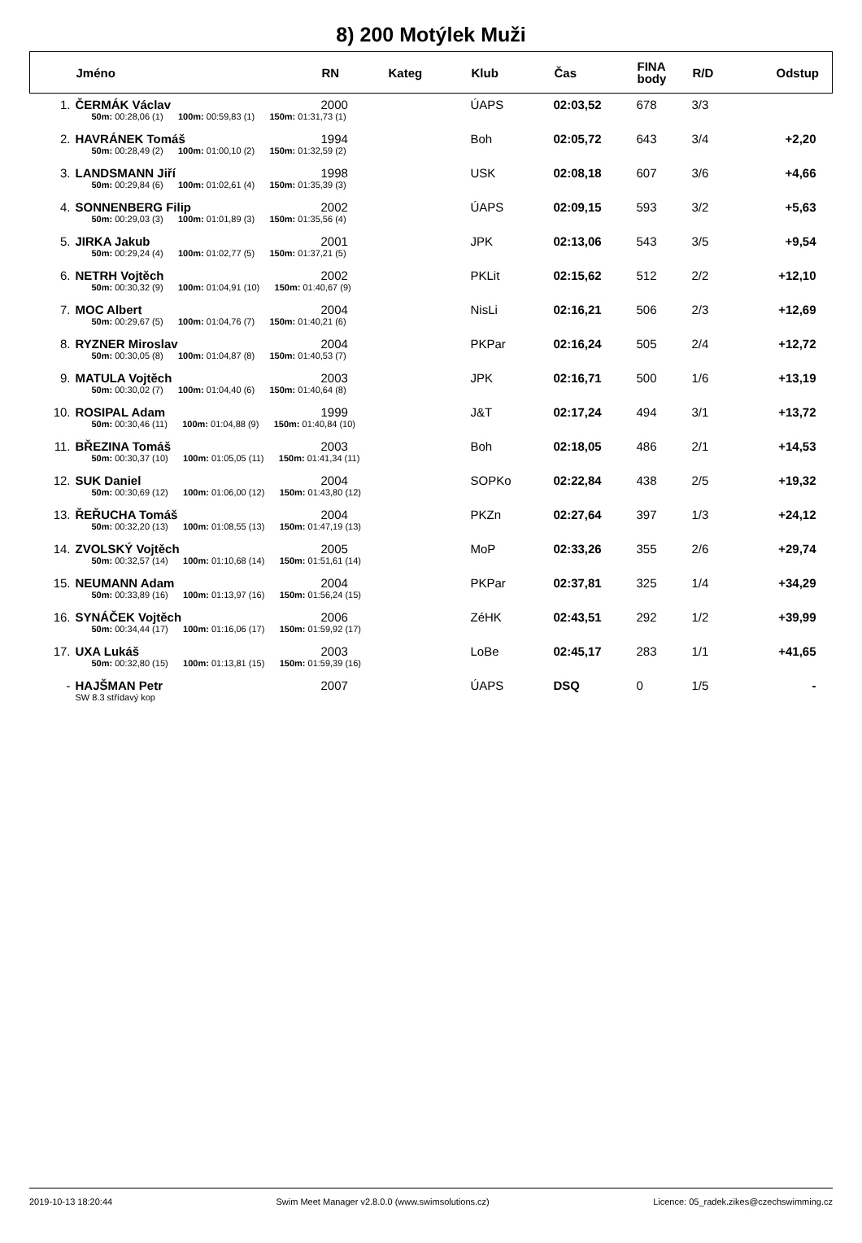8) 200 Motýlek Muži
| | Jméno | RN | Kateg | Klub | Čas | FINA body | R/D | Odstup |
| --- | --- | --- | --- | --- | --- | --- | --- | --- |
| 1. | ČERMÁK Václav | 2000 | | ÚAPS | 02:03,52 | 678 | 3/3 | |
| | 50m: 00:28,06 (1) 100m: 00:59,83 (1) 150m: 01:31,73 (1) | | | | | | | |
| 2. | HAVRÁNEK Tomáš | 1994 | | Boh | 02:05,72 | 643 | 3/4 | +2,20 |
| | 50m: 00:28,49 (2) 100m: 01:00,10 (2) 150m: 01:32,59 (2) | | | | | | | |
| 3. | LANDSMANN Jiří | 1998 | | USK | 02:08,18 | 607 | 3/6 | +4,66 |
| | 50m: 00:29,84 (6) 100m: 01:02,61 (4) 150m: 01:35,39 (3) | | | | | | | |
| 4. | SONNENBERG Filip | 2002 | | ÚAPS | 02:09,15 | 593 | 3/2 | +5,63 |
| | 50m: 00:29,03 (3) 100m: 01:01,89 (3) 150m: 01:35,56 (4) | | | | | | | |
| 5. | JIRKA Jakub | 2001 | | JPK | 02:13,06 | 543 | 3/5 | +9,54 |
| | 50m: 00:29,24 (4) 100m: 01:02,77 (5) 150m: 01:37,21 (5) | | | | | | | |
| 6. | NETRH Vojtěch | 2002 | | PKLit | 02:15,62 | 512 | 2/2 | +12,10 |
| | 50m: 00:30,32 (9) 100m: 01:04,91 (10) 150m: 01:40,67 (9) | | | | | | | |
| 7. | MOC Albert | 2004 | | NisLi | 02:16,21 | 506 | 2/3 | +12,69 |
| | 50m: 00:29,67 (5) 100m: 01:04,76 (7) 150m: 01:40,21 (6) | | | | | | | |
| 8. | RYZNER Miroslav | 2004 | | PKPar | 02:16,24 | 505 | 2/4 | +12,72 |
| | 50m: 00:30,05 (8) 100m: 01:04,87 (8) 150m: 01:40,53 (7) | | | | | | | |
| 9. | MATULA Vojtěch | 2003 | | JPK | 02:16,71 | 500 | 1/6 | +13,19 |
| | 50m: 00:30,02 (7) 100m: 01:04,40 (6) 150m: 01:40,64 (8) | | | | | | | |
| 10. | ROSIPAL Adam | 1999 | | J&T | 02:17,24 | 494 | 3/1 | +13,72 |
| | 50m: 00:30,46 (11) 100m: 01:04,88 (9) 150m: 01:40,84 (10) | | | | | | | |
| 11. | BŘEZINA Tomáš | 2003 | | Boh | 02:18,05 | 486 | 2/1 | +14,53 |
| | 50m: 00:30,37 (10) 100m: 01:05,05 (11) 150m: 01:41,34 (11) | | | | | | | |
| 12. | SUK Daniel | 2004 | | SOPKo | 02:22,84 | 438 | 2/5 | +19,32 |
| | 50m: 00:30,69 (12) 100m: 01:06,00 (12) 150m: 01:43,80 (12) | | | | | | | |
| 13. | ŘEŘUCHA Tomáš | 2004 | | PKZn | 02:27,64 | 397 | 1/3 | +24,12 |
| | 50m: 00:32,20 (13) 100m: 01:08,55 (13) 150m: 01:47,19 (13) | | | | | | | |
| 14. | ZVOLSKÝ Vojtěch | 2005 | | MoP | 02:33,26 | 355 | 2/6 | +29,74 |
| | 50m: 00:32,57 (14) 100m: 01:10,68 (14) 150m: 01:51,61 (14) | | | | | | | |
| 15. | NEUMANN Adam | 2004 | | PKPar | 02:37,81 | 325 | 1/4 | +34,29 |
| | 50m: 00:33,89 (16) 100m: 01:13,97 (16) 150m: 01:56,24 (15) | | | | | | | |
| 16. | SYNÁČEK Vojtěch | 2006 | | ZéHK | 02:43,51 | 292 | 1/2 | +39,99 |
| | 50m: 00:34,44 (17) 100m: 01:16,06 (17) 150m: 01:59,92 (17) | | | | | | | |
| 17. | UXA Lukáš | 2003 | | LoBe | 02:45,17 | 283 | 1/1 | +41,65 |
| | 50m: 00:32,80 (15) 100m: 01:13,81 (15) 150m: 01:59,39 (16) | | | | | | | |
| - | HAJŠMAN Petr | 2007 | | ÚAPS | DSQ | 0 | 1/5 | - |
| | SW 8.3 střídavý kop | | | | | | | |
2019-10-13 18:20:44 Swim Meet Manager v2.8.0.0 (www.swimsolutions.cz) Licence: 05_radek.zikes@czechswimming.cz